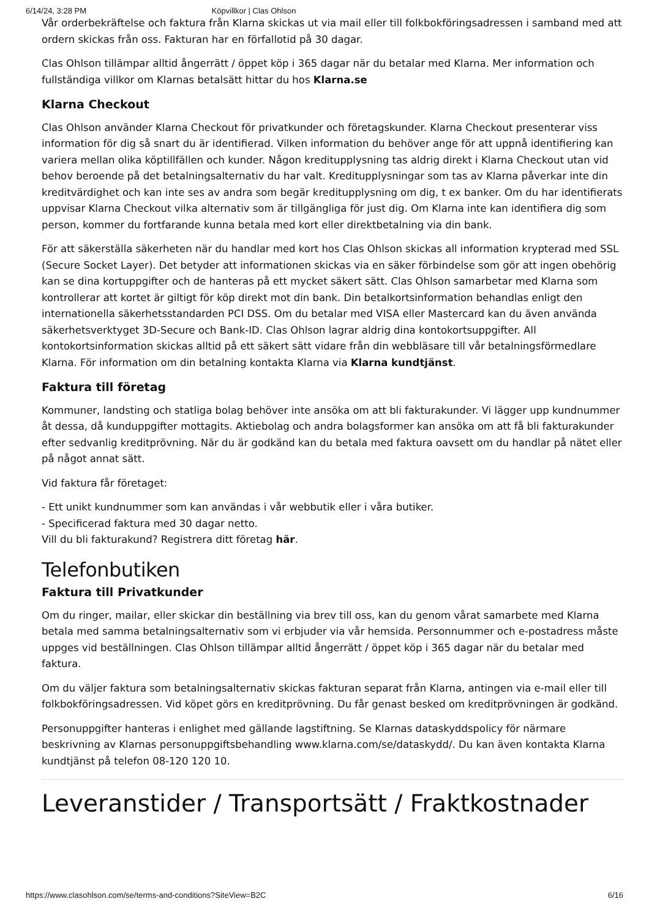6/14/24, 3:28 PM Köpvillkor | Clas Ohlson
Vår orderbekräftelse och faktura från Klarna skickas ut via mail eller till folkbokföringsadressen i samband med att ordern skickas från oss. Fakturan har en förfallotid på 30 dagar.
Clas Ohlson tillämpar alltid ångerrätt / öppet köp i 365 dagar när du betalar med Klarna. Mer information och fullständiga villkor om Klarnas betalsätt hittar du hos Klarna.se
Klarna Checkout
Clas Ohlson använder Klarna Checkout för privatkunder och företagskunder. Klarna Checkout presenterar viss information för dig så snart du är identifierad. Vilken information du behöver ange för att uppnå identifiering kan variera mellan olika köptillfällen och kunder. Någon kreditupplysning tas aldrig direkt i Klarna Checkout utan vid behov beroende på det betalningsalternativ du har valt. Kreditupplysningar som tas av Klarna påverkar inte din kreditvärdighet och kan inte ses av andra som begär kreditupplysning om dig, t ex banker. Om du har identifierats uppvisar Klarna Checkout vilka alternativ som är tillgängliga för just dig. Om Klarna inte kan identifiera dig som person, kommer du fortfarande kunna betala med kort eller direktbetalning via din bank.
För att säkerställa säkerheten när du handlar med kort hos Clas Ohlson skickas all information krypterad med SSL (Secure Socket Layer). Det betyder att informationen skickas via en säker förbindelse som gör att ingen obehörig kan se dina kortuppgifter och de hanteras på ett mycket säkert sätt. Clas Ohlson samarbetar med Klarna som kontrollerar att kortet är giltigt för köp direkt mot din bank. Din betalkortsinformation behandlas enligt den internationella säkerhetsstandarden PCI DSS. Om du betalar med VISA eller Mastercard kan du även använda säkerhetsverktyget 3D-Secure och Bank-ID. Clas Ohlson lagrar aldrig dina kontokortsuppgifter. All kontokortsinformation skickas alltid på ett säkert sätt vidare från din webbläsare till vår betalningsförmedlare Klarna. För information om din betalning kontakta Klarna via Klarna kundtjänst.
Faktura till företag
Kommuner, landsting och statliga bolag behöver inte ansöka om att bli fakturakunder. Vi lägger upp kundnummer åt dessa, då kunduppgifter mottagits. Aktiebolag och andra bolagsformer kan ansöka om att få bli fakturakunder efter sedvanlig kreditprövning. När du är godkänd kan du betala med faktura oavsett om du handlar på nätet eller på något annat sätt.
Vid faktura får företaget:
- Ett unikt kundnummer som kan användas i vår webbutik eller i våra butiker.
- Specificerad faktura med 30 dagar netto.
Vill du bli fakturakund? Registrera ditt företag här.
Telefonbutiken
Faktura till Privatkunder
Om du ringer, mailar, eller skickar din beställning via brev till oss, kan du genom vårat samarbete med Klarna betala med samma betalningsalternativ som vi erbjuder via vår hemsida. Personnummer och e-postadress måste uppges vid beställningen. Clas Ohlson tillämpar alltid ångerrätt / öppet köp i 365 dagar när du betalar med faktura.
Om du väljer faktura som betalningsalternativ skickas fakturan separat från Klarna, antingen via e-mail eller till folkbokföringsadressen. Vid köpet görs en kreditprövning. Du får genast besked om kreditprövningen är godkänd.
Personuppgifter hanteras i enlighet med gällande lagstiftning. Se Klarnas dataskyddspolicy för närmare beskrivning av Klarnas personuppgiftsbehandling www.klarna.com/se/dataskydd/. Du kan även kontakta Klarna kundtjänst på telefon 08-120 120 10.
Leveranstider / Transportsätt / Fraktkostnader
https://www.clasohlson.com/se/terms-and-conditions?SiteView=B2C 6/16